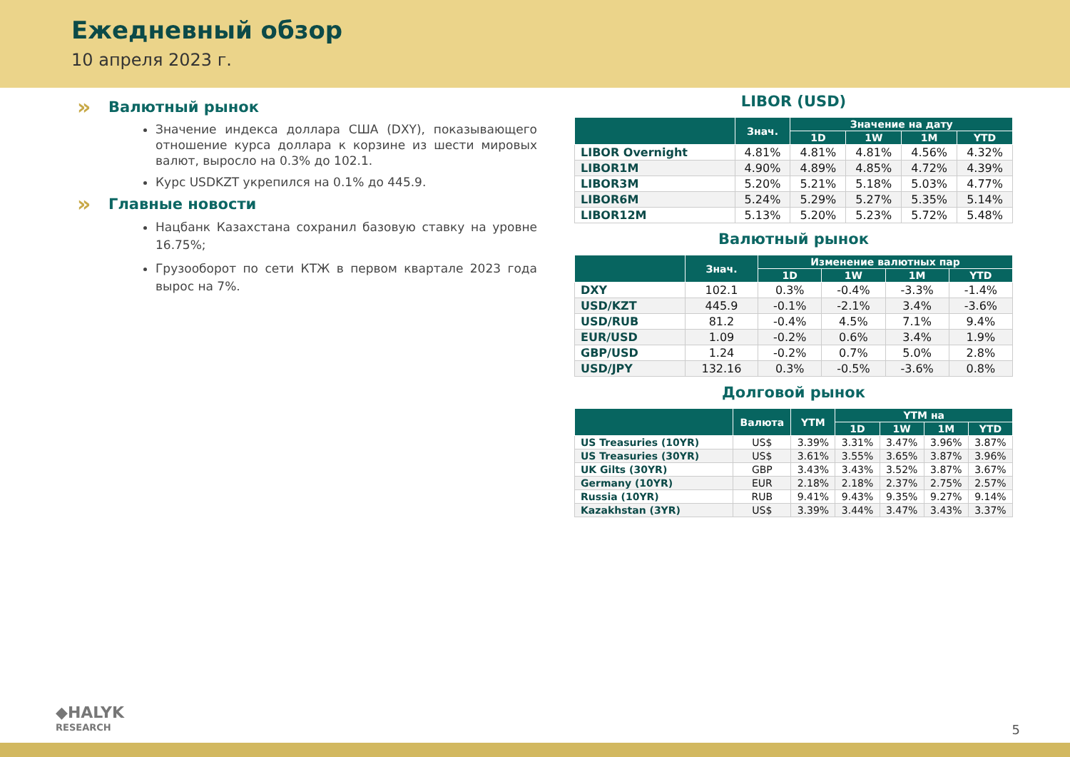Ежедневный обзор
10 апреля 2023 г.
» Валютный рынок
Значение индекса доллара США (DXY), показывающего отношение курса доллара к корзине из шести мировых валют, выросло на 0.3% до 102.1.
Курс USDKZT укрепился на 0.1% до 445.9.
» Главные новости
Нацбанк Казахстана сохранил базовую ставку на уровне 16.75%;
Грузооборот по сети КТЖ в первом квартале 2023 года вырос на 7%.
LIBOR (USD)
| | Знач. | Значение на дату | | | |
| --- | --- | --- | --- | --- | --- |
| | | 1D | 1W | 1M | YTD |
| LIBOR Overnight | 4.81% | 4.81% | 4.81% | 4.56% | 4.32% |
| LIBOR1M | 4.90% | 4.89% | 4.85% | 4.72% | 4.39% |
| LIBOR3M | 5.20% | 5.21% | 5.18% | 5.03% | 4.77% |
| LIBOR6M | 5.24% | 5.29% | 5.27% | 5.35% | 5.14% |
| LIBOR12M | 5.13% | 5.20% | 5.23% | 5.72% | 5.48% |
Валютный рынок
| | Знач. | Изменение валютных пар | | | |
| --- | --- | --- | --- | --- | --- |
| | | 1D | 1W | 1M | YTD |
| DXY | 102.1 | 0.3% | -0.4% | -3.3% | -1.4% |
| USD/KZT | 445.9 | -0.1% | -2.1% | 3.4% | -3.6% |
| USD/RUB | 81.2 | -0.4% | 4.5% | 7.1% | 9.4% |
| EUR/USD | 1.09 | -0.2% | 0.6% | 3.4% | 1.9% |
| GBP/USD | 1.24 | -0.2% | 0.7% | 5.0% | 2.8% |
| USD/JPY | 132.16 | 0.3% | -0.5% | -3.6% | 0.8% |
Долговой рынок
| | Валюта | YTM | YTM на | | | |
| --- | --- | --- | --- | --- | --- | --- |
| | | | 1D | 1W | 1M | YTD |
| US Treasuries (10YR) | US$ | 3.39% | 3.31% | 3.47% | 3.96% | 3.87% |
| US Treasuries (30YR) | US$ | 3.61% | 3.55% | 3.65% | 3.87% | 3.96% |
| UK Gilts (30YR) | GBP | 3.43% | 3.43% | 3.52% | 3.87% | 3.67% |
| Germany (10YR) | EUR | 2.18% | 2.18% | 2.37% | 2.75% | 2.57% |
| Russia (10YR) | RUB | 9.41% | 9.43% | 9.35% | 9.27% | 9.14% |
| Kazakhstan (3YR) | US$ | 3.39% | 3.44% | 3.47% | 3.43% | 3.37% |
◆HALYK
RESEARCH
5